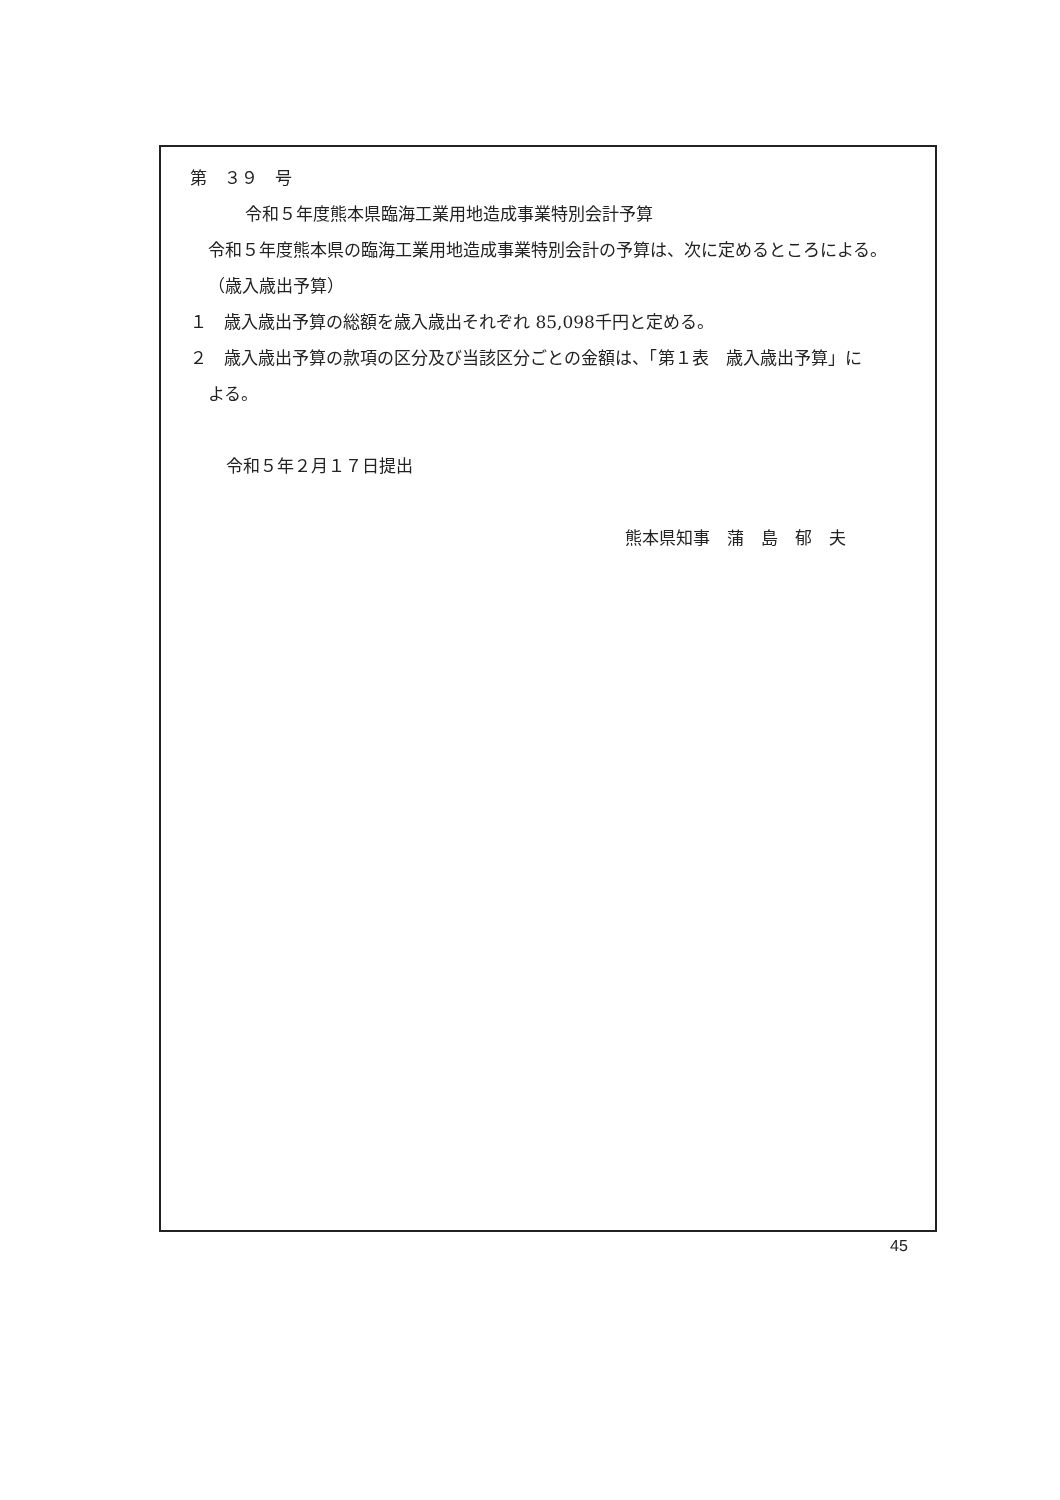第　３９　号
令和５年度熊本県臨海工業用地造成事業特別会計予算
令和５年度熊本県の臨海工業用地造成事業特別会計の予算は、次に定めるところによる。
（歳入歳出予算）
１　歳入歳出予算の総額を歳入歳出それぞれ 85,098千円と定める。
２　歳入歳出予算の款項の区分及び当該区分ごとの金額は、「第１表　歳入歳出予算」に
よる。
令和５年２月１７日提出
熊本県知事　蒲　島　郁　夫
45